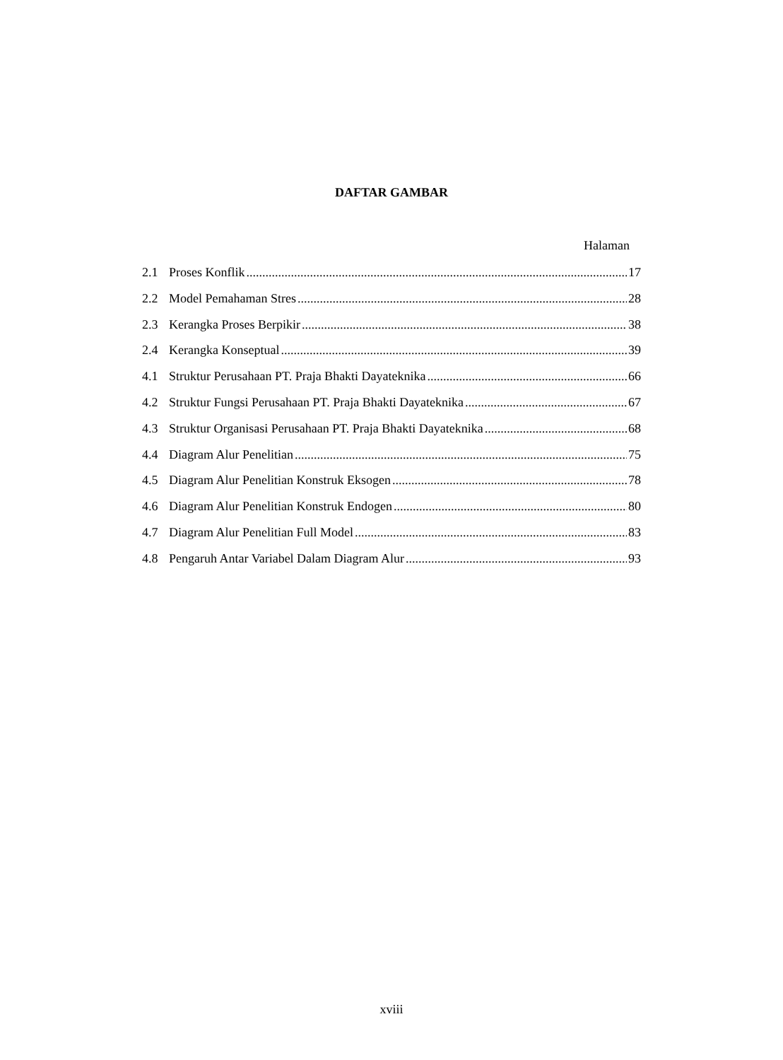DAFTAR GAMBAR
Halaman
2.1 Proses Konflik 17
2.2 Model Pemahaman Stres 28
2.3 Kerangka Proses Berpikir 38
2.4 Kerangka Konseptual 39
4.1 Struktur Perusahaan PT. Praja Bhakti Dayateknika 66
4.2 Struktur Fungsi Perusahaan PT. Praja Bhakti Dayateknika 67
4.3 Struktur Organisasi Perusahaan PT. Praja Bhakti Dayateknika 68
4.4 Diagram Alur Penelitian 75
4.5 Diagram Alur Penelitian Konstruk Eksogen 78
4.6 Diagram Alur Penelitian Konstruk Endogen 80
4.7 Diagram Alur Penelitian Full Model 83
4.8 Pengaruh Antar Variabel Dalam Diagram Alur 93
xviii